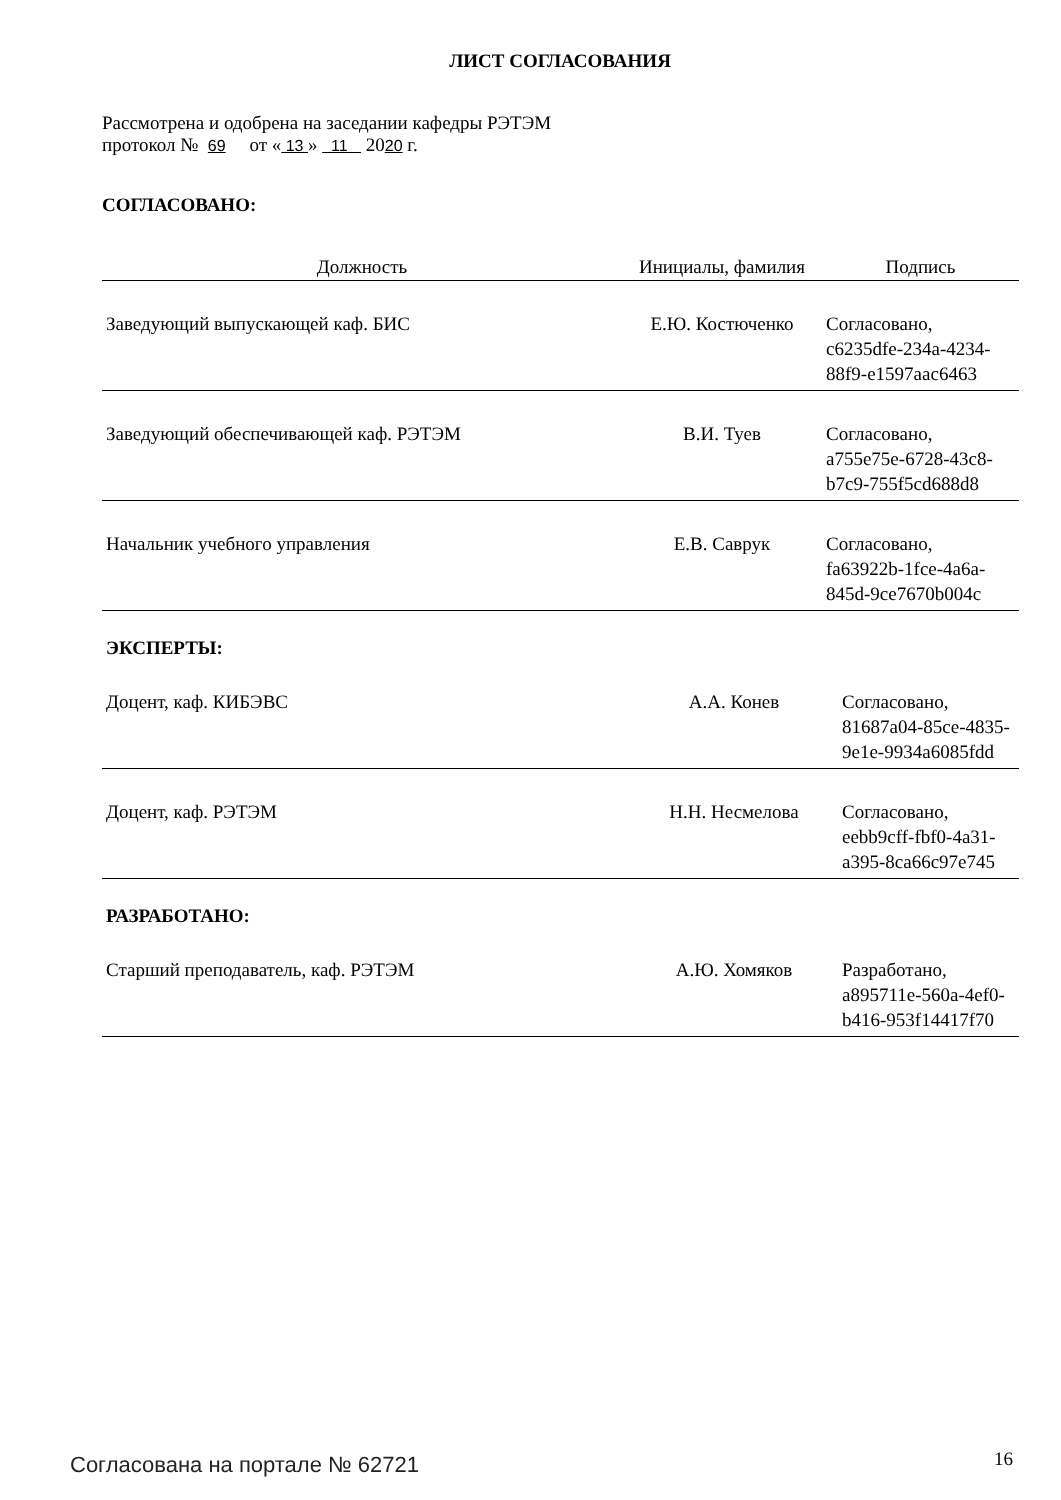ЛИСТ СОГЛАСОВАНИЯ
Рассмотрена и одобрена на заседании кафедры РЭТЭМ
протокол № 69 от « 13 » 11 2020 г.
СОГЛАСОВАНО:
| Должность | Инициалы, фамилия | Подпись |
| --- | --- | --- |
| Заведующий выпускающей каф. БИС | Е.Ю. Костюченко | Согласовано, c6235dfe-234a-4234- 88f9-e1597aac6463 |
| Заведующий обеспечивающей каф. РЭТЭМ | В.И. Туев | Согласовано, a755e75e-6728-43c8- b7c9-755f5cd688d8 |
| Начальник учебного управления | Е.В. Саврук | Согласовано, fa63922b-1fce-4a6a- 845d-9ce7670b004c |
ЭКСПЕРТЫ:
| Доцент, каф. КИБЭВС | А.А. Конев | Согласовано, 81687a04-85ce-4835- 9e1e-9934a6085fdd |
| Доцент, каф. РЭТЭМ | Н.Н. Несмелова | Согласовано, eebb9cff-fbf0-4a31- a395-8ca66c97e745 |
РАЗРАБОТАНО:
| Старший преподаватель, каф. РЭТЭМ | А.Ю. Хомяков | Разработано, a895711e-560a-4ef0- b416-953f14417f70 |
Согласована на портале № 62721 16